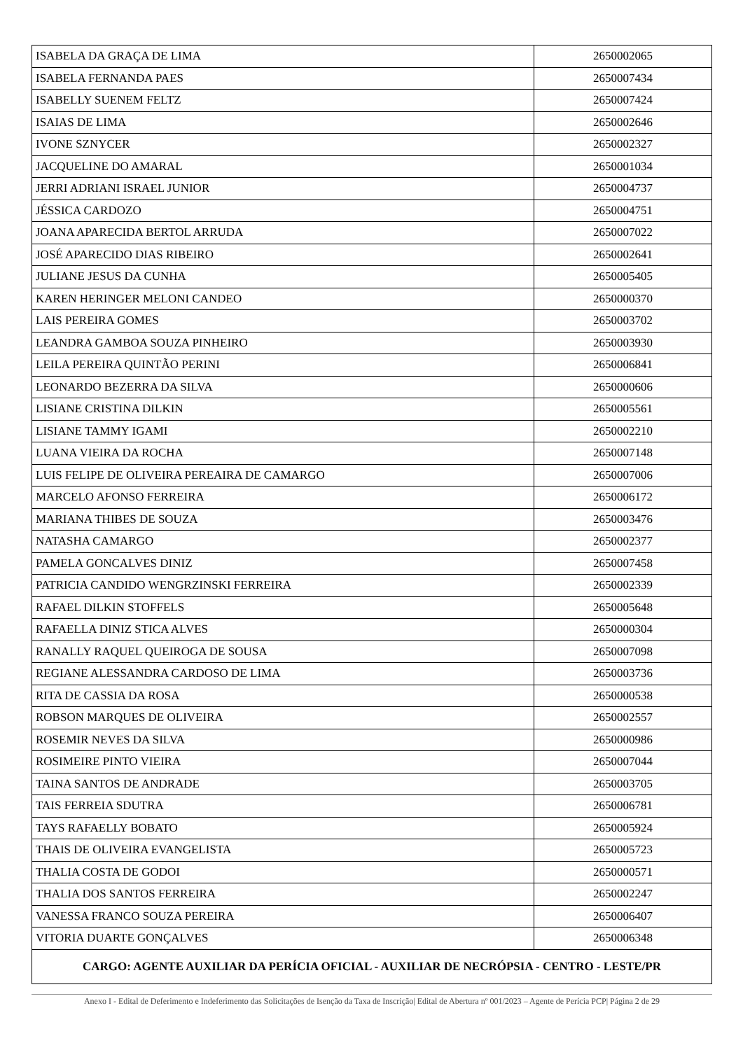| ISABELA DA GRAÇA DE LIMA | 2650002065 |
| ISABELA FERNANDA PAES | 2650007434 |
| ISABELLY SUENEM FELTZ | 2650007424 |
| ISAIAS DE LIMA | 2650002646 |
| IVONE SZNYCER | 2650002327 |
| JACQUELINE DO AMARAL | 2650001034 |
| JERRI ADRIANI ISRAEL JUNIOR | 2650004737 |
| JÉSSICA CARDOZO | 2650004751 |
| JOANA APARECIDA BERTOL ARRUDA | 2650007022 |
| JOSÉ APARECIDO DIAS RIBEIRO | 2650002641 |
| JULIANE JESUS DA CUNHA | 2650005405 |
| KAREN HERINGER MELONI CANDEO | 2650000370 |
| LAIS PEREIRA GOMES | 2650003702 |
| LEANDRA GAMBOA SOUZA PINHEIRO | 2650003930 |
| LEILA PEREIRA QUINTÃO PERINI | 2650006841 |
| LEONARDO BEZERRA DA SILVA | 2650000606 |
| LISIANE CRISTINA DILKIN | 2650005561 |
| LISIANE TAMMY IGAMI | 2650002210 |
| LUANA VIEIRA DA ROCHA | 2650007148 |
| LUIS FELIPE DE OLIVEIRA PEREAIRA DE CAMARGO | 2650007006 |
| MARCELO AFONSO FERREIRA | 2650006172 |
| MARIANA THIBES DE SOUZA | 2650003476 |
| NATASHA CAMARGO | 2650002377 |
| PAMELA GONCALVES DINIZ | 2650007458 |
| PATRICIA CANDIDO WENGRZINSKI FERREIRA | 2650002339 |
| RAFAEL DILKIN STOFFELS | 2650005648 |
| RAFAELLA DINIZ STICA ALVES | 2650000304 |
| RANALLY RAQUEL QUEIROGA DE SOUSA | 2650007098 |
| REGIANE ALESSANDRA CARDOSO DE LIMA | 2650003736 |
| RITA DE CASSIA DA ROSA | 2650000538 |
| ROBSON MARQUES DE OLIVEIRA | 2650002557 |
| ROSEMIR NEVES DA SILVA | 2650000986 |
| ROSIMEIRE PINTO VIEIRA | 2650007044 |
| TAINA SANTOS DE ANDRADE | 2650003705 |
| TAIS FERREIA SDUTRA | 2650006781 |
| TAYS RAFAELLY BOBATO | 2650005924 |
| THAIS DE OLIVEIRA EVANGELISTA | 2650005723 |
| THALIA COSTA DE GODOI | 2650000571 |
| THALIA DOS SANTOS FERREIRA | 2650002247 |
| VANESSA FRANCO SOUZA PEREIRA | 2650006407 |
| VITORIA DUARTE GONÇALVES | 2650006348 |
| CARGO: AGENTE AUXILIAR DA PERÍCIA OFICIAL - AUXILIAR DE NECRÓPSIA - CENTRO - LESTE/PR | |
Anexo I - Edital de Deferimento e Indeferimento das Solicitações de Isenção da Taxa de Inscrição| Edital de Abertura nº 001/2023 – Agente de Perícia PCP| Página 2 de 29